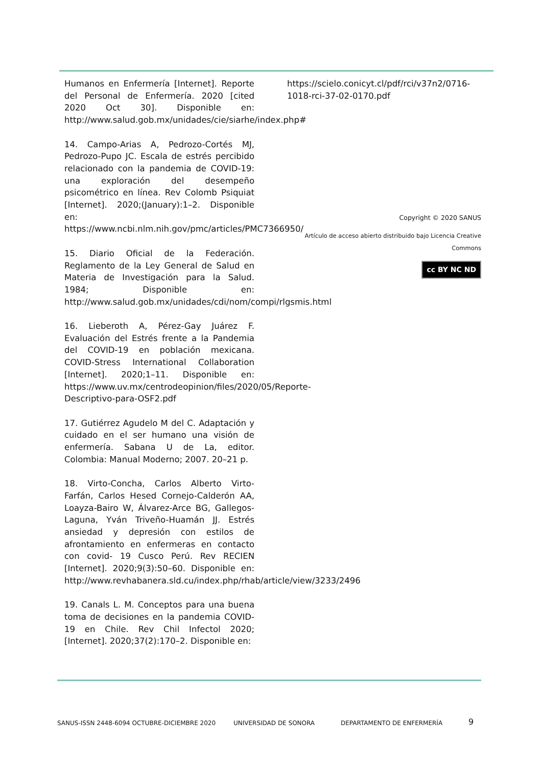Humanos en Enfermería [Internet]. Reporte del Personal de Enfermería. 2020 [cited 2020 Oct 30]. Disponible en: http://www.salud.gob.mx/unidades/cie/siarhe/index.php#
14. Campo-Arias A, Pedrozo-Cortés MJ, Pedrozo-Pupo JC. Escala de estrés percibido relacionado con la pandemia de COVID-19: una exploración del desempeño psicométrico en línea. Rev Colomb Psiquiat [Internet]. 2020;(January):1–2. Disponible en: https://www.ncbi.nlm.nih.gov/pmc/articles/PMC7366950/
15. Diario Oficial de la Federación. Reglamento de la Ley General de Salud en Materia de Investigación para la Salud. 1984; Disponible en: http://www.salud.gob.mx/unidades/cdi/nom/compi/rlgsmis.html
16. Lieberoth A, Pérez-Gay Juárez F. Evaluación del Estrés frente a la Pandemia del COVID-19 en población mexicana. COVID-Stress International Collaboration [Internet]. 2020;1–11. Disponible en: https://www.uv.mx/centrodeopinion/files/2020/05/Reporte-Descriptivo-para-OSF2.pdf
17. Gutiérrez Agudelo M del C. Adaptación y cuidado en el ser humano una visión de enfermería. Sabana U de La, editor. Colombia: Manual Moderno; 2007. 20–21 p.
18. Virto-Concha, Carlos Alberto Virto-Farfán, Carlos Hesed Cornejo-Calderón AA, Loayza-Bairo W, Álvarez-Arce BG, Gallegos-Laguna, Yván Triveño-Huamán JJ. Estrés ansiedad y depresión con estilos de afrontamiento en enfermeras en contacto con covid- 19 Cusco Perú. Rev RECIEN [Internet]. 2020;9(3):50–60. Disponible en: http://www.revhabanera.sld.cu/index.php/rhab/article/view/3233/2496
19. Canals L. M. Conceptos para una buena toma de decisiones en la pandemia COVID-19 en Chile. Rev Chil Infectol 2020; [Internet]. 2020;37(2):170–2. Disponible en:
https://scielo.conicyt.cl/pdf/rci/v37n2/0716-1018-rci-37-02-0170.pdf
Copyright © 2020 SANUS
Artículo de acceso abierto distribuido bajo Licencia Creative Commons
cc BY NC ND
SANUS-ISSN 2448-6094 OCTUBRE-DICIEMBRE 2020 UNIVERSIDAD DE SONORA DEPARTAMENTO DE ENFERMERÍA 9